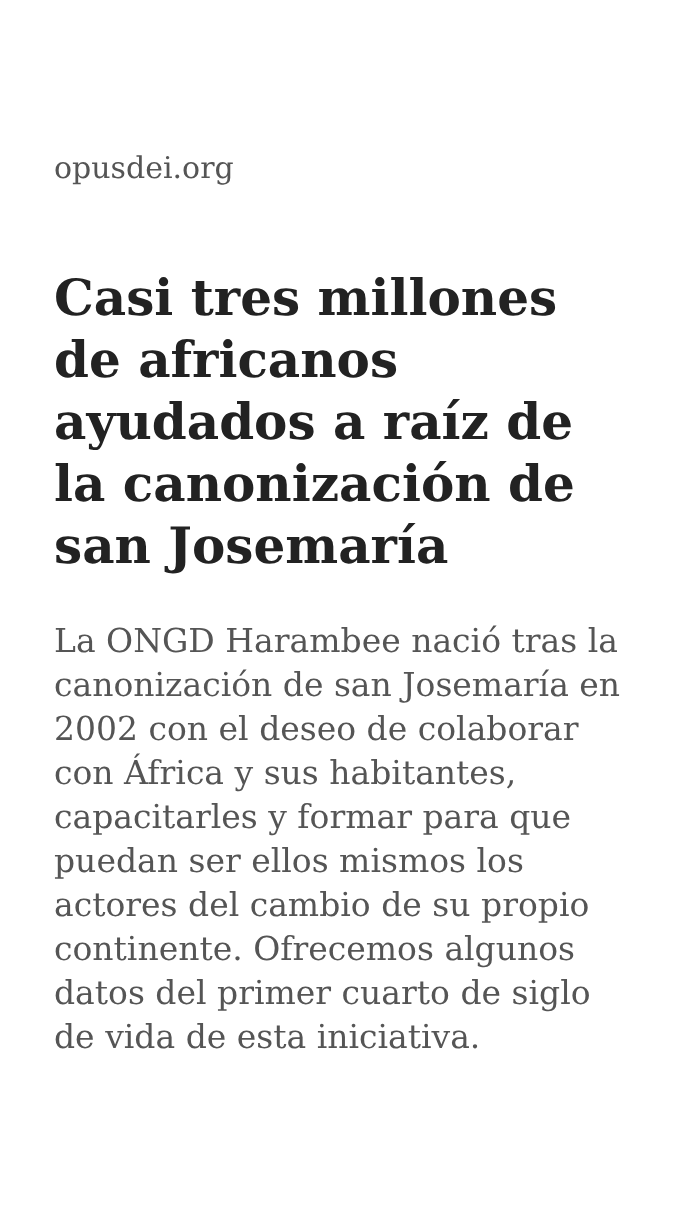opusdei.org
Casi tres millones de africanos ayudados a raíz de la canonización de san Josemaría
La ONGD Harambee nació tras la canonización de san Josemaría en 2002 con el deseo de colaborar con África y sus habitantes, capacitarles y formar para que puedan ser ellos mismos los actores del cambio de su propio continente. Ofrecemos algunos datos del primer cuarto de siglo de vida de esta iniciativa.